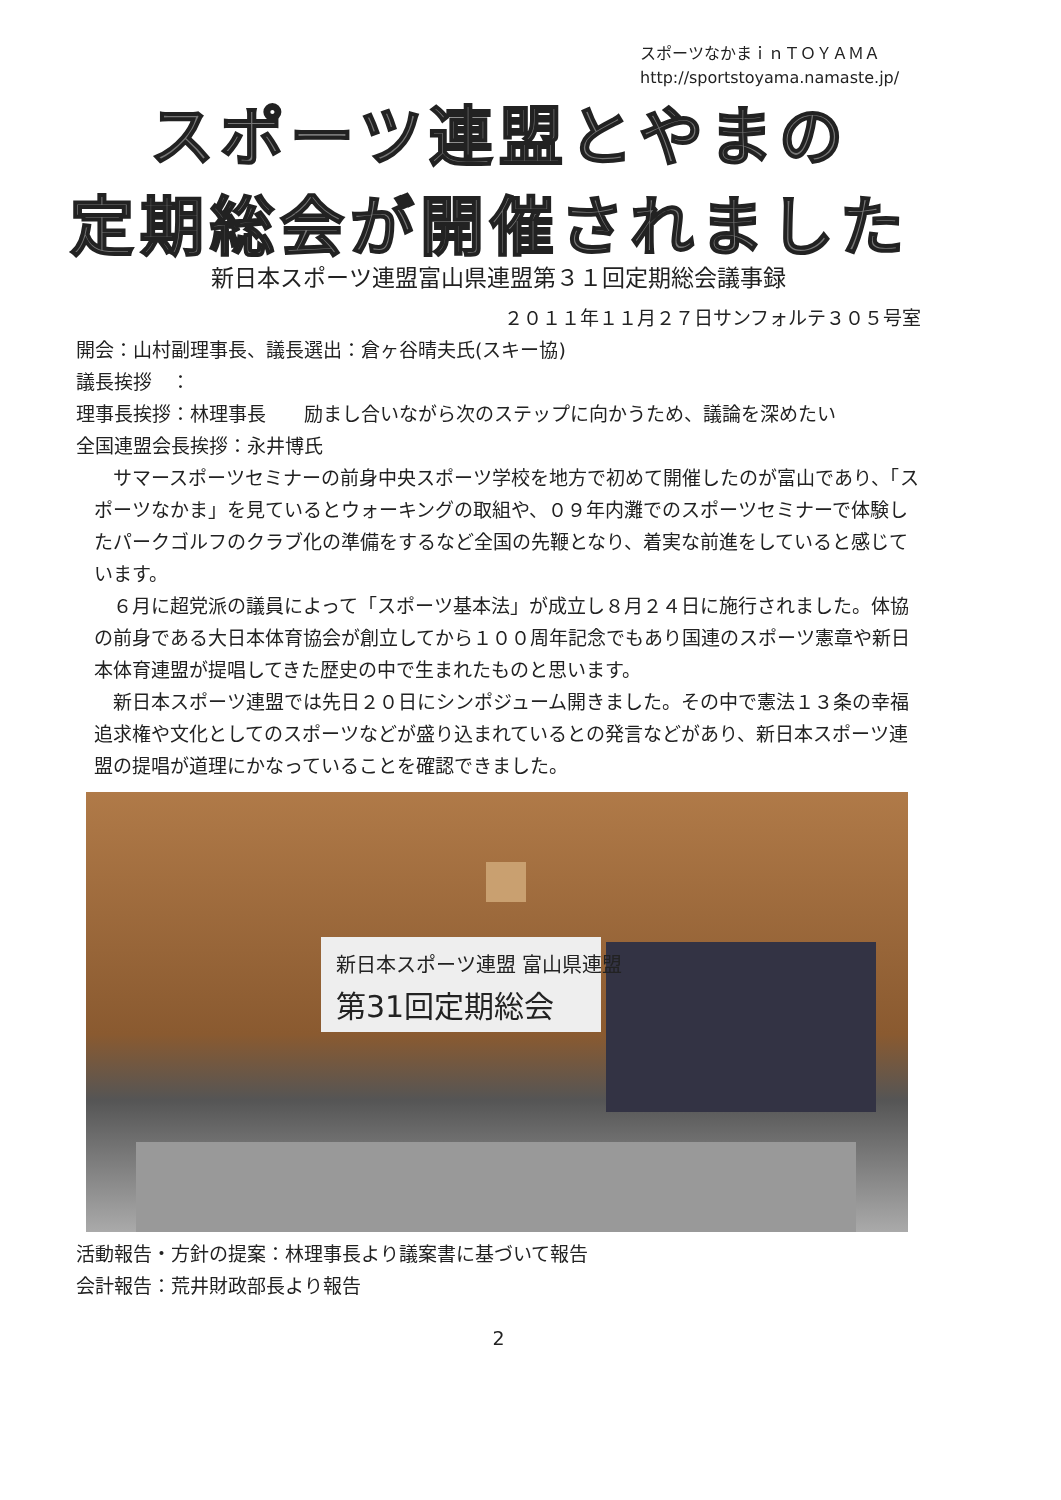スポーツなかまｉｎＴＯＹＡＭＡ
http://sportstoyama.namaste.jp/
スポーツ連盟とやまの
定期総会が開催されました
新日本スポーツ連盟富山県連盟第３１回定期総会議事録
２０１１年１１月２７日サンフォルテ３０５号室
開会：山村副理事長、議長選出：倉ヶ谷晴夫氏(スキー協)
議長挨拶　：
理事長挨拶：林理事長　　励まし合いながら次のステップに向かうため、議論を深めたい
全国連盟会長挨拶：永井博氏
サマースポーツセミナーの前身中央スポーツ学校を地方で初めて開催したのが富山であり、「スポーツなかま」を見ているとウォーキングの取組や、０９年内灘でのスポーツセミナーで体験したパークゴルフのクラブ化の準備をするなど全国の先鞭となり、着実な前進をしていると感じています。
６月に超党派の議員によって「スポーツ基本法」が成立し８月２４日に施行されました。体協の前身である大日本体育協会が創立してから１００周年記念でもあり国連のスポーツ憲章や新日本体育連盟が提唱してきた歴史の中で生まれたものと思います。
新日本スポーツ連盟では先日２０日にシンポジューム開きました。その中で憲法１３条の幸福追求権や文化としてのスポーツなどが盛り込まれているとの発言などがあり、新日本スポーツ連盟の提唱が道理にかなっていることを確認できました。
新日本スポーツ連盟 富山県連盟
第31回定期総会
活動報告・方針の提案：林理事長より議案書に基づいて報告
会計報告：荒井財政部長より報告
2